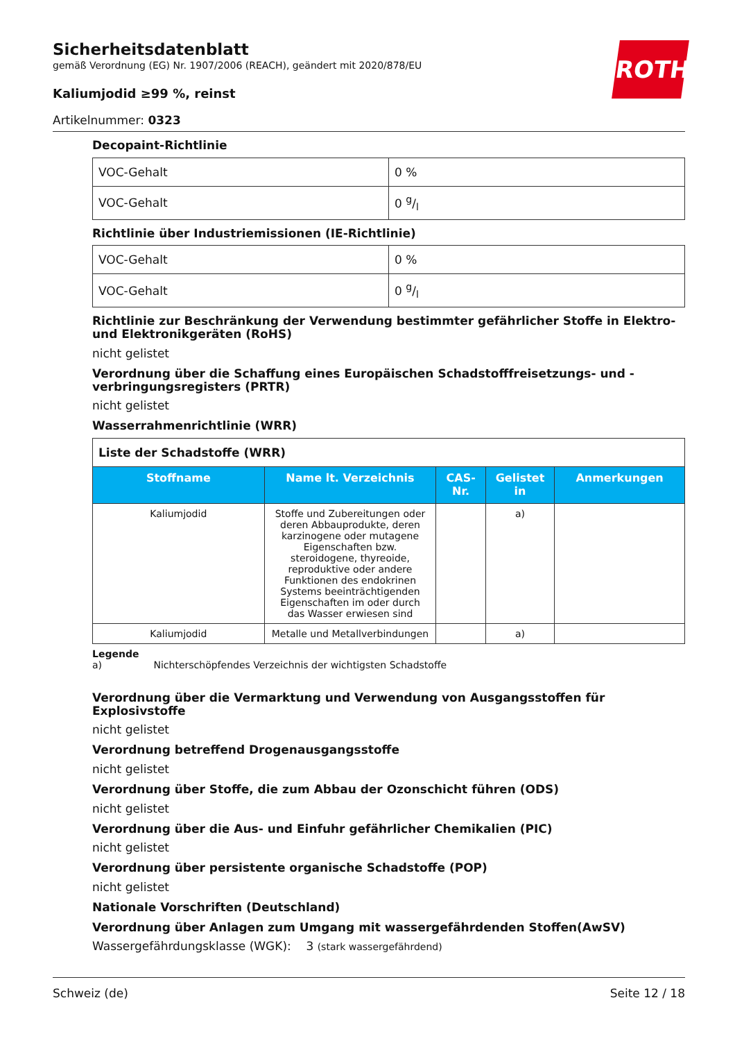ROTH
Sicherheitsdatenblatt
gemäß Verordnung (EG) Nr. 1907/2006 (REACH), geändert mit 2020/878/EU
Kaliumjodid ≥99 %, reinst
Artikelnummer: 0323
Decopaint-Richtlinie
| VOC-Gehalt | 0 % |
| VOC-Gehalt | 0 g/l |
Richtlinie über Industriemissionen (IE-Richtlinie)
| VOC-Gehalt | 0 % |
| VOC-Gehalt | 0 g/l |
Richtlinie zur Beschränkung der Verwendung bestimmter gefährlicher Stoffe in Elektro- und Elektronikgeräten (RoHS)
nicht gelistet
Verordnung über die Schaffung eines Europäischen Schadstofffreisetzungs- und -verbringungsregisters (PRTR)
nicht gelistet
Wasserrahmenrichtlinie (WRR)
| Liste der Schadstoffe (WRR) | | | | |
| Stoffname | Name lt. Verzeichnis | CAS-Nr. | Gelistet in | Anmerkungen |
| Kaliumjodid | Stoffe und Zubereitungen oder deren Abbauprodukte, deren karzinogene oder mutagene Eigenschaften bzw. steroidogene, thyreoide, reproduktive oder andere Funktionen des endokrinen Systems beeinträchtigenden Eigenschaften im oder durch das Wasser erwiesen sind | | a) | |
| Kaliumjodid | Metalle und Metallverbindungen | | a) | |
Legende
a) Nichterschöpfendes Verzeichnis der wichtigsten Schadstoffe
Verordnung über die Vermarktung und Verwendung von Ausgangsstoffen für Explosivstoffe
nicht gelistet
Verordnung betreffend Drogenausgangsstoffe
nicht gelistet
Verordnung über Stoffe, die zum Abbau der Ozonschicht führen (ODS)
nicht gelistet
Verordnung über die Aus- und Einfuhr gefährlicher Chemikalien (PIC)
nicht gelistet
Verordnung über persistente organische Schadstoffe (POP)
nicht gelistet
Nationale Vorschriften (Deutschland)
Verordnung über Anlagen zum Umgang mit wassergefährdenden Stoffen(AwSV)
Wassergefährdungsklasse (WGK): 3 (stark wassergefährdend)
Schweiz (de) Seite 12 / 18